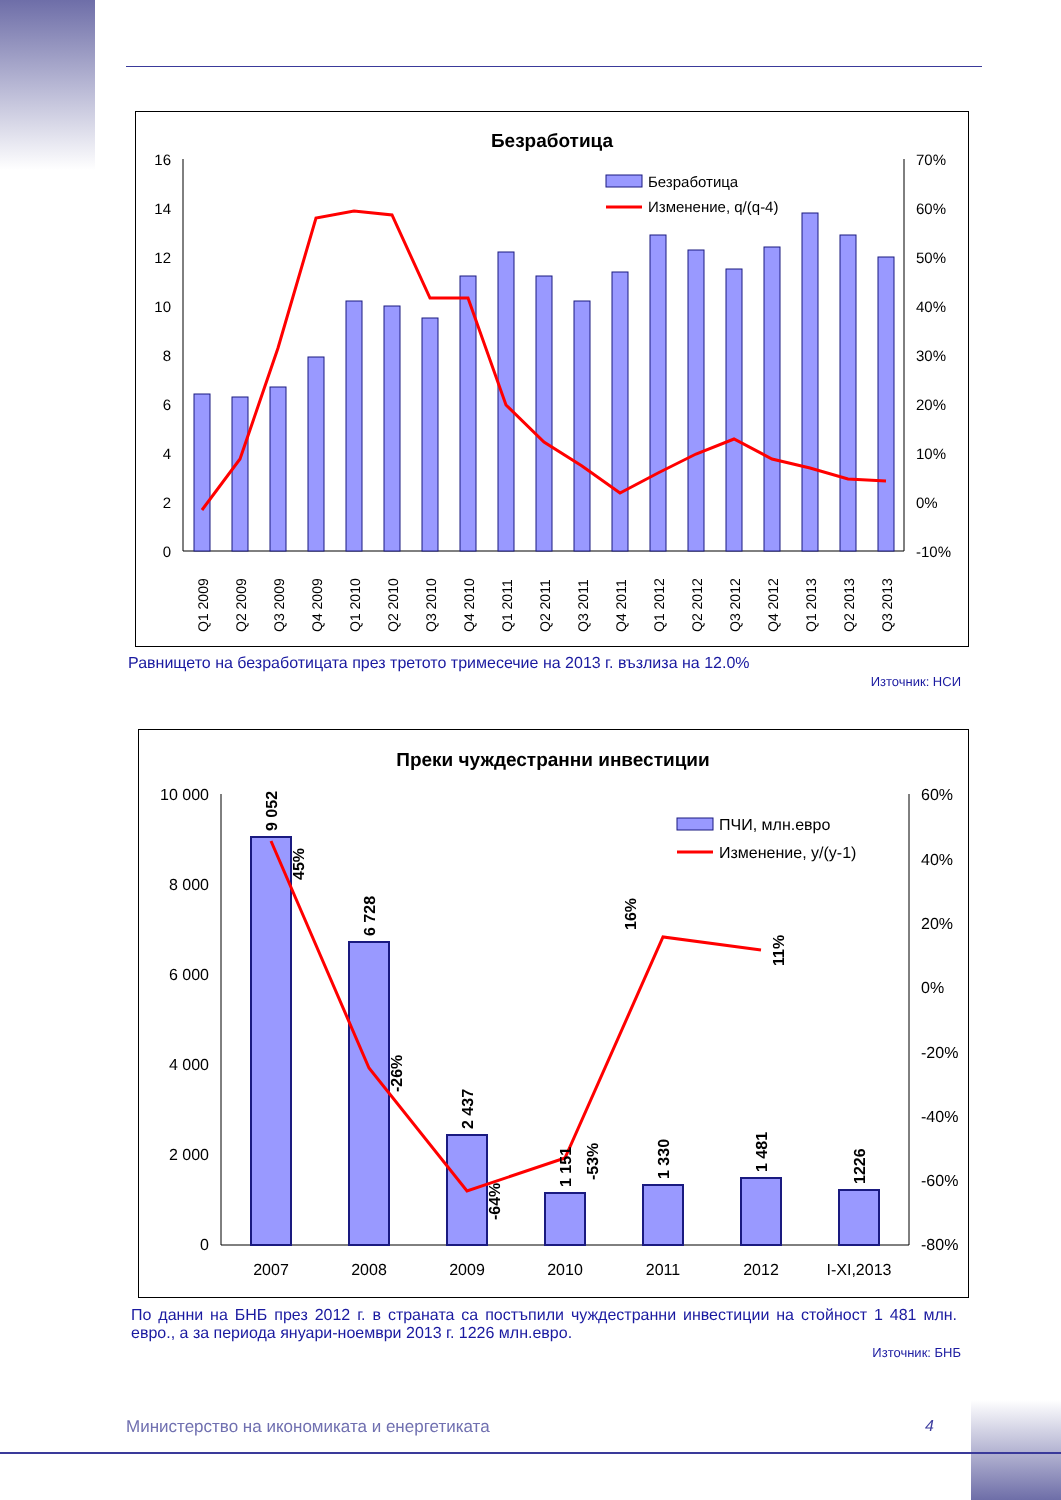Безработица
16
14
12
10
8
6
4
2
0
70%
60%
50%
40%
30%
20%
10%
0%
-10%
Безработица
Изменение, q/(q-4)
Q1 2009
Q2 2009
Q3 2009
Q4 2009
Q1 2010
Q2 2010
Q3 2010
Q4 2010
Q1 2011
Q2 2011
Q3 2011
Q4 2011
Q1 2012
Q2 2012
Q3 2012
Q4 2012
Q1 2013
Q2 2013
Q3 2013
Равнището на безработицата през третото тримесечие на 2013 г. възлиза на 12.0%
Източник: НСИ
Преки чуждестранни инвестиции
10 000
8 000
6 000
4 000
2 000
0
60%
40%
20%
0%
-20%
-40%
-60%
-80%
9 052
6 728
2 437
1 151
1 330
1 481
1226
45%
-26%
-64%
-53%
16%
11%
ПЧИ, млн.евро
Изменение, y/(y-1)
2007
2008
2009
2010
2011
2012
I-XI,2013
По данни на БНБ през 2012 г. в страната са постъпили чуждестранни инвестиции на стойност 1 481 млн. евро., а за периода януари-ноември 2013 г. 1226 млн.евро.
Източник: БНБ
Министерство на икономиката и енергетиката
4